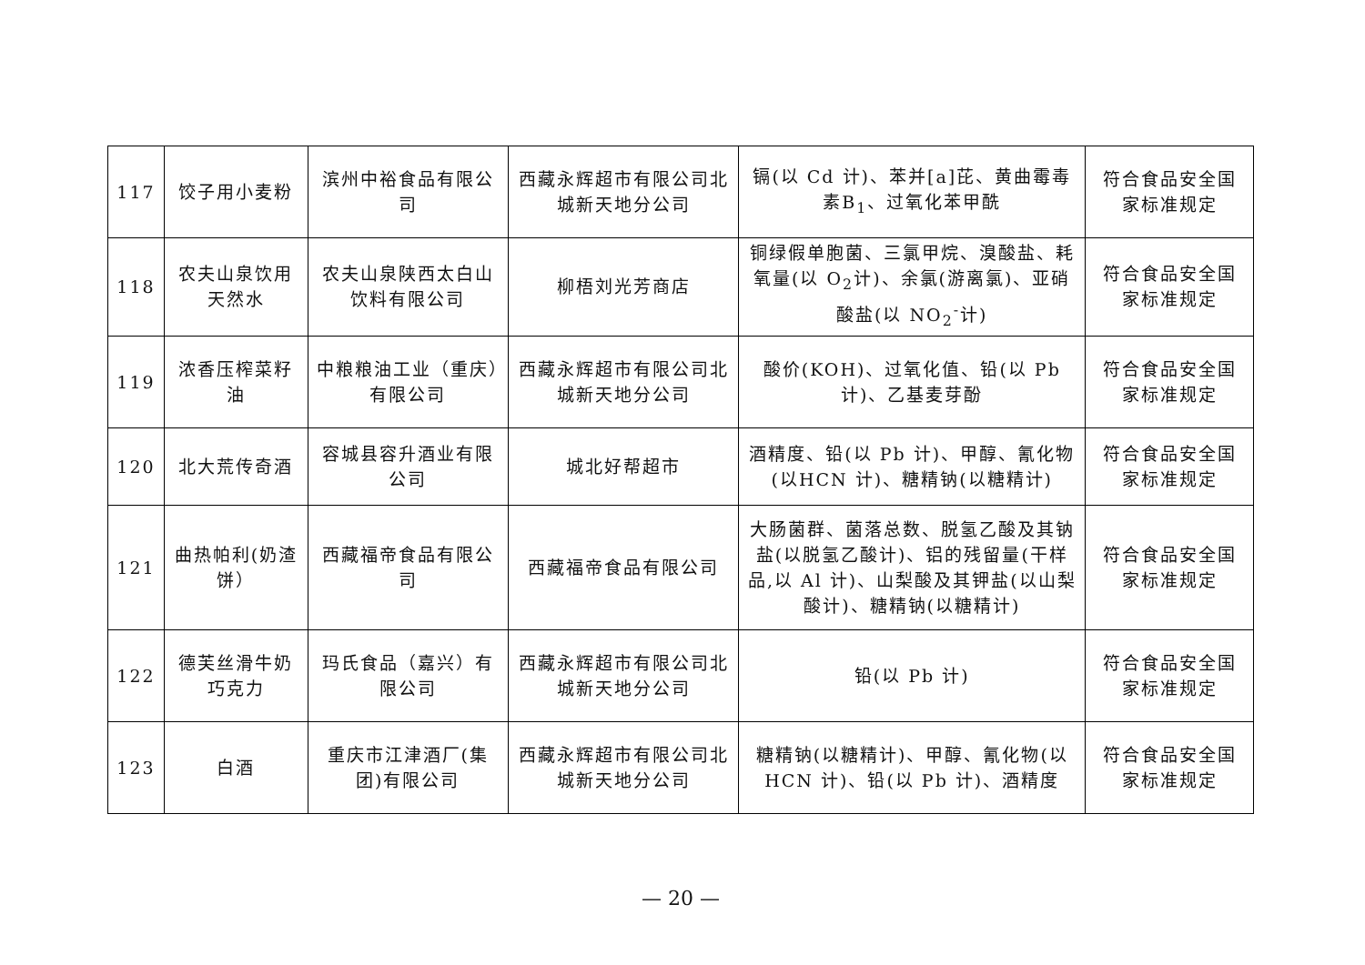| 117 | 饺子用小麦粉 | 滨州中裕食品有限公司 | 西藏永辉超市有限公司北城新天地分公司 | 镉(以 Cd 计)、苯并[a]芘、黄曲霉毒素B<sub>1</sub>、过氧化苯甲酰 | 符合食品安全国家标准规定 |
| 118 | 农夫山泉饮用天然水 | 农夫山泉陕西太白山饮料有限公司 | 柳梧刘光芳商店 | 铜绿假单胞菌、三氯甲烷、溴酸盐、耗氧量(以 O<sub>2</sub>计)、余氯(游离氯)、亚硝酸盐(以 NO<sub>2</sub><sup>-</sup>计) | 符合食品安全国家标准规定 |
| 119 | 浓香压榨菜籽油 | 中粮粮油工业（重庆）有限公司 | 西藏永辉超市有限公司北城新天地分公司 | 酸价(KOH)、过氧化值、铅(以 Pb 计)、乙基麦芽酚 | 符合食品安全国家标准规定 |
| 120 | 北大荒传奇酒 | 容城县容升酒业有限公司 | 城北好帮超市 | 酒精度、铅(以 Pb 计)、甲醇、氰化物(以HCN 计)、糖精钠(以糖精计) | 符合食品安全国家标准规定 |
| 121 | 曲热帕利(奶渣饼） | 西藏福帝食品有限公司 | 西藏福帝食品有限公司 | 大肠菌群、菌落总数、脱氢乙酸及其钠盐(以脱氢乙酸计)、铝的残留量(干样品,以 Al 计)、山梨酸及其钾盐(以山梨酸计)、糖精钠(以糖精计) | 符合食品安全国家标准规定 |
| 122 | 德芙丝滑牛奶巧克力 | 玛氏食品（嘉兴）有限公司 | 西藏永辉超市有限公司北城新天地分公司 | 铅(以 Pb 计) | 符合食品安全国家标准规定 |
| 123 | 白酒 | 重庆市江津酒厂(集团)有限公司 | 西藏永辉超市有限公司北城新天地分公司 | 糖精钠(以糖精计)、甲醇、氰化物(以HCN 计)、铅(以 Pb 计)、酒精度 | 符合食品安全国家标准规定 |
— 20 —